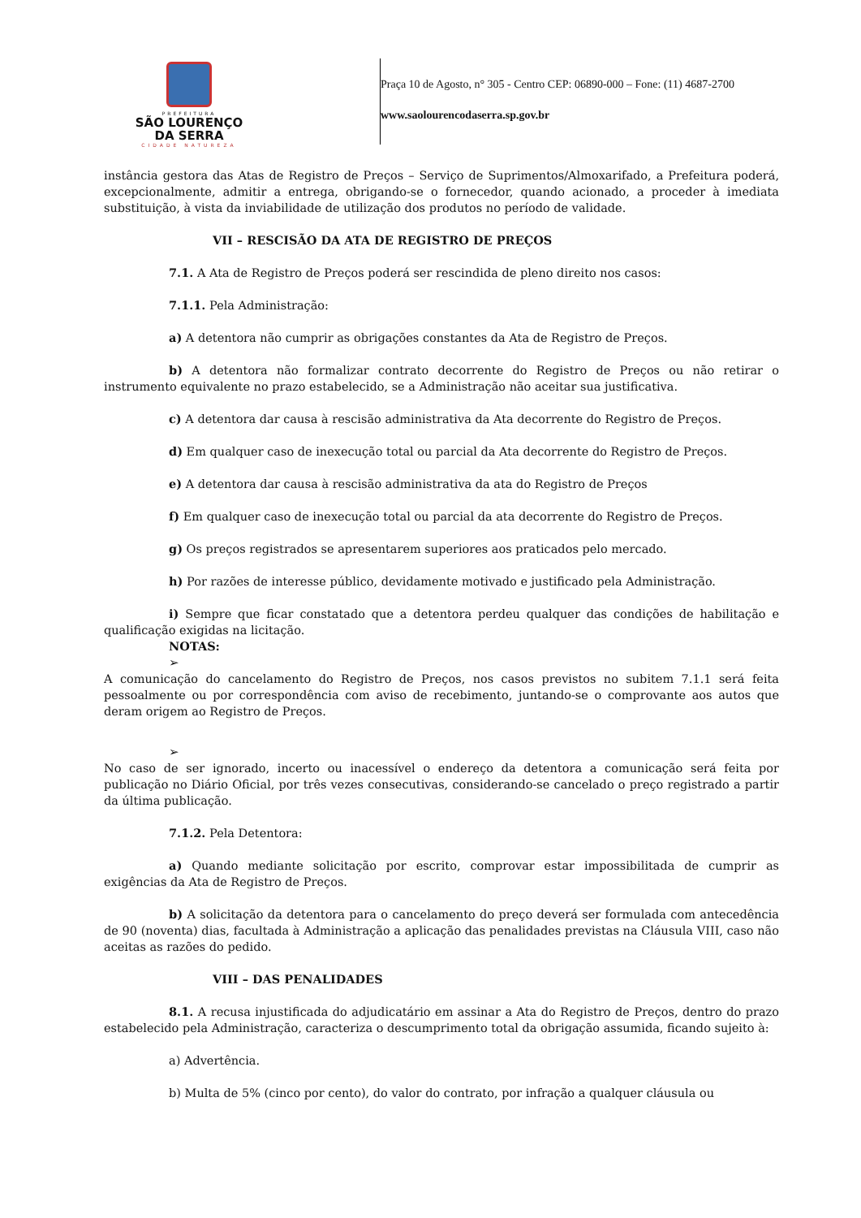PREFEITURA
SÃO LOURENÇO
DA SERRA
CIDADE NATUREZA
Praça 10 de Agosto, n° 305 - Centro CEP: 06890-000 – Fone: (11) 4687-2700
www.saolourencodaserra.sp.gov.br
instância gestora das Atas de Registro de Preços – Serviço de Suprimentos/Almoxarifado, a Prefeitura poderá, excepcionalmente, admitir a entrega, obrigando-se o fornecedor, quando acionado, a proceder à imediata substituição, à vista da inviabilidade de utilização dos produtos no período de validade.
VII – RESCISÃO DA ATA DE REGISTRO DE PREÇOS
7.1. A Ata de Registro de Preços poderá ser rescindida de pleno direito nos casos:
7.1.1. Pela Administração:
a) A detentora não cumprir as obrigações constantes da Ata de Registro de Preços.
b) A detentora não formalizar contrato decorrente do Registro de Preços ou não retirar o instrumento equivalente no prazo estabelecido, se a Administração não aceitar sua justificativa.
c) A detentora dar causa à rescisão administrativa da Ata decorrente do Registro de Preços.
d) Em qualquer caso de inexecução total ou parcial da Ata decorrente do Registro de Preços.
e) A detentora dar causa à rescisão administrativa da ata do Registro de Preços
f) Em qualquer caso de inexecução total ou parcial da ata decorrente do Registro de Preços.
g) Os preços registrados se apresentarem superiores aos praticados pelo mercado.
h) Por razões de interesse público, devidamente motivado e justificado pela Administração.
i) Sempre que ficar constatado que a detentora perdeu qualquer das condições de habilitação e qualificação exigidas na licitação.
NOTAS:
➢
A comunicação do cancelamento do Registro de Preços, nos casos previstos no subitem 7.1.1 será feita pessoalmente ou por correspondência com aviso de recebimento, juntando-se o comprovante aos autos que deram origem ao Registro de Preços.
➢
No caso de ser ignorado, incerto ou inacessível o endereço da detentora a comunicação será feita por publicação no Diário Oficial, por três vezes consecutivas, considerando-se cancelado o preço registrado a partir da última publicação.
7.1.2. Pela Detentora:
a) Quando mediante solicitação por escrito, comprovar estar impossibilitada de cumprir as exigências da Ata de Registro de Preços.
b) A solicitação da detentora para o cancelamento do preço deverá ser formulada com antecedência de 90 (noventa) dias, facultada à Administração a aplicação das penalidades previstas na Cláusula VIII, caso não aceitas as razões do pedido.
VIII – DAS PENALIDADES
8.1. A recusa injustificada do adjudicatário em assinar a Ata do Registro de Preços, dentro do prazo estabelecido pela Administração, caracteriza o descumprimento total da obrigação assumida, ficando sujeito à:
a) Advertência.
b) Multa de 5% (cinco por cento), do valor do contrato, por infração a qualquer cláusula ou